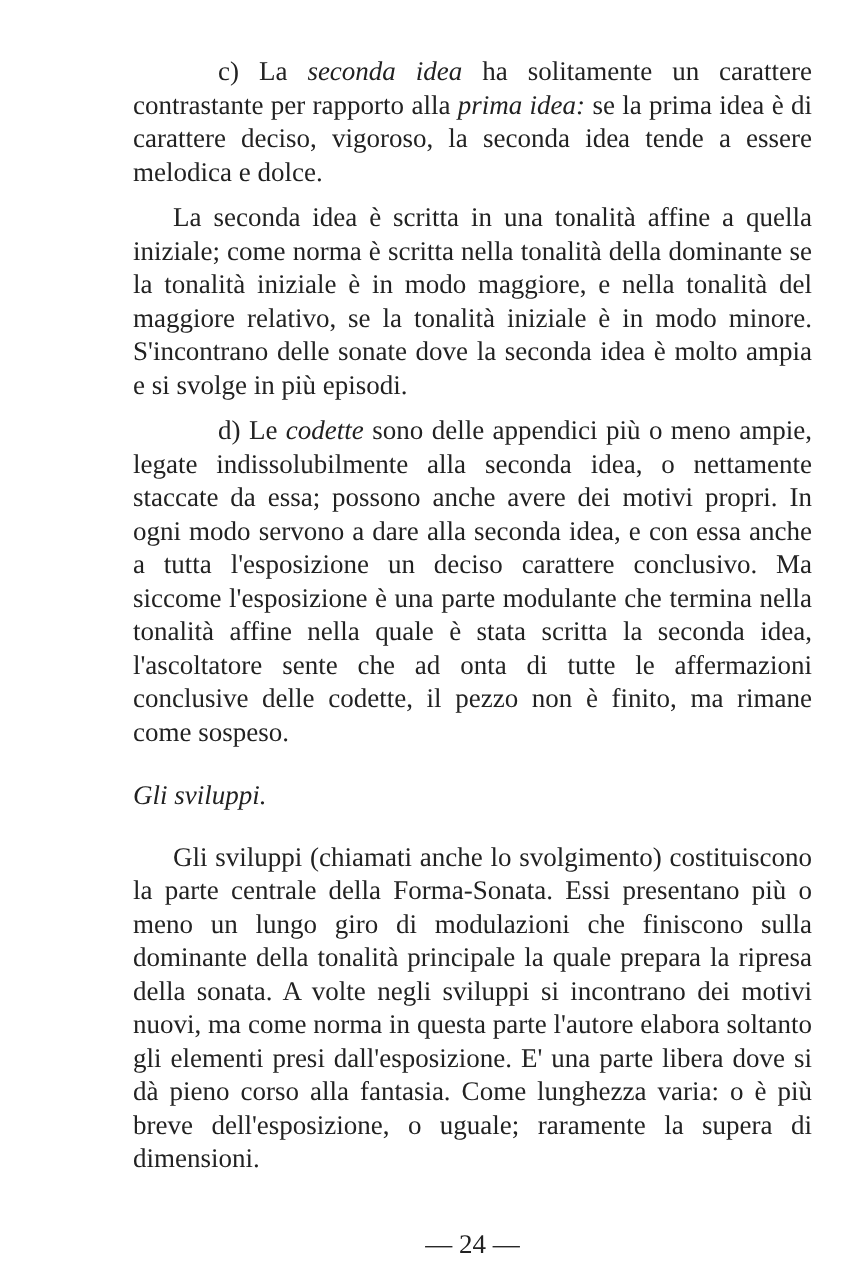c) La seconda idea ha solitamente un carattere contrastante per rapporto alla prima idea: se la prima idea è di carattere deciso, vigoroso, la seconda idea tende a essere melodica e dolce.
La seconda idea è scritta in una tonalità affine a quella iniziale; come norma è scritta nella tonalità della dominante se la tonalità iniziale è in modo maggiore, e nella tonalità del maggiore relativo, se la tonalità iniziale è in modo minore. S'incontrano delle sonate dove la seconda idea è molto ampia e si svolge in più episodi.
d) Le codette sono delle appendici più o meno ampie, legate indissolubilmente alla seconda idea, o nettamente staccate da essa; possono anche avere dei motivi propri. In ogni modo servono a dare alla seconda idea, e con essa anche a tutta l'esposizione un deciso carattere conclusivo. Ma siccome l'esposizione è una parte modulante che termina nella tonalità affine nella quale è stata scritta la seconda idea, l'ascoltatore sente che ad onta di tutte le affermazioni conclusive delle codette, il pezzo non è finito, ma rimane come sospeso.
Gli sviluppi.
Gli sviluppi (chiamati anche lo svolgimento) costituiscono la parte centrale della Forma-Sonata. Essi presentano più o meno un lungo giro di modulazioni che finiscono sulla dominante della tonalità principale la quale prepara la ripresa della sonata. A volte negli sviluppi si incontrano dei motivi nuovi, ma come norma in questa parte l'autore elabora soltanto gli elementi presi dall'esposizione. E' una parte libera dove si dà pieno corso alla fantasia. Come lunghezza varia: o è più breve dell'esposizione, o uguale; raramente la supera di dimensioni.
— 24 —